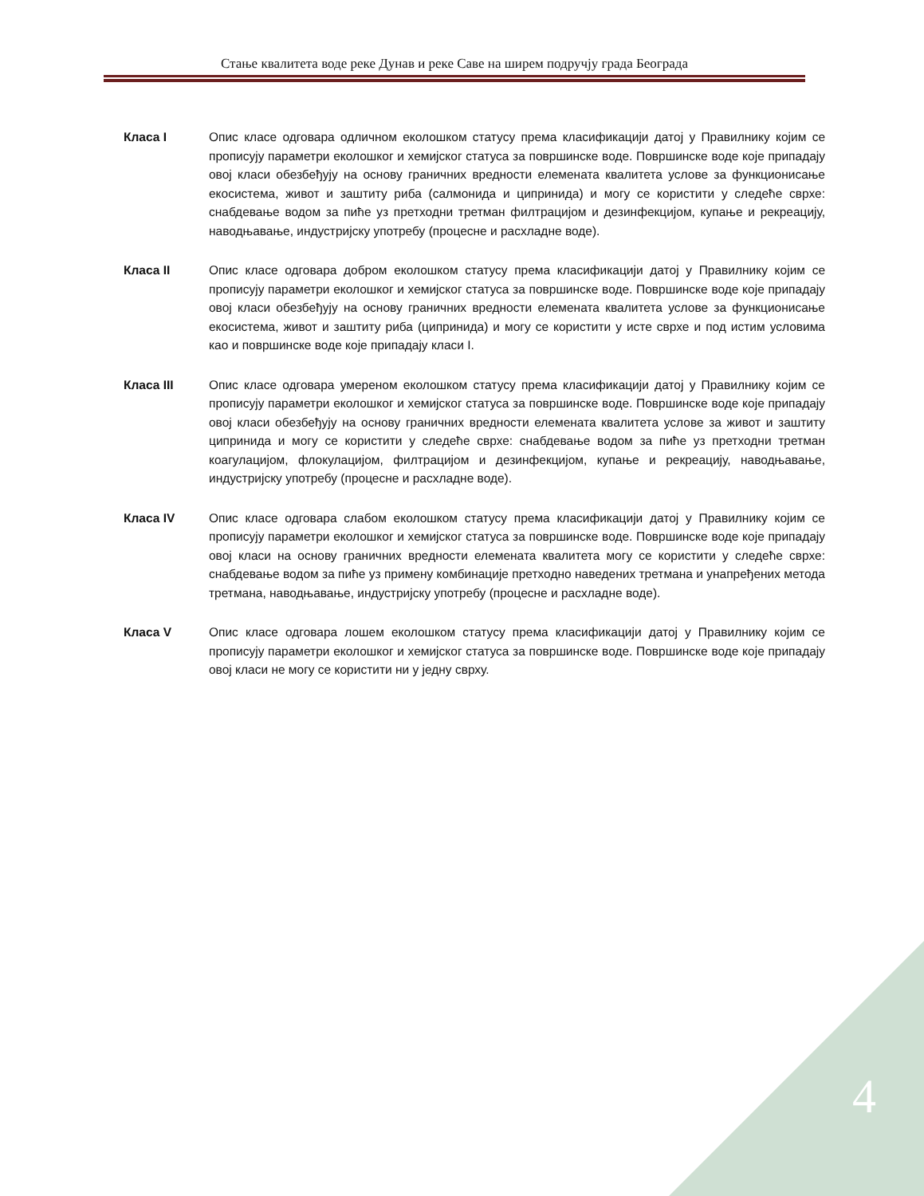Стање квалитета воде реке Дунав и реке Саве на ширем подручју града Београда
Класа I Опис класе одговара одличном еколошком статусу према класификацији датој у Правилнику којим се прописују параметри еколошког и хемијског статуса за површинске воде. Површинске воде које припадају овој класи обезбеђују на основу граничних вредности елемената квалитета услове за функционисање екосистема, живот и заштиту риба (салмонида и ципринида) и могу се користити у следеће сврхе: снабдевање водом за пиће уз претходни третман филтрацијом и дезинфекцијом, купање и рекреацију, наводњавање, индустријску употребу (процесне и расхладне воде).
Класа II Опис класе одговара добром еколошком статусу према класификацији датој у Правилнику којим се прописују параметри еколошког и хемијског статуса за површинске воде. Површинске воде које припадају овој класи обезбеђују на основу граничних вредности елемената квалитета услове за функционисање екосистема, живот и заштиту риба (ципринида) и могу се користити у исте сврхе и под истим условима као и површинске воде које припадају класи I.
Класа III Опис класе одговара умереном еколошком статусу према класификацији датој у Правилнику којим се прописују параметри еколошког и хемијског статуса за површинске воде. Површинске воде које припадају овој класи обезбеђују на основу граничних вредности елемената квалитета услове за живот и заштиту ципринида и могу се користити у следеће сврхе: снабдевање водом за пиће уз претходни третман коагулацијом, флокулацијом, филтрацијом и дезинфекцијом, купање и рекреацију, наводњавање, индустријску употребу (процесне и расхладне воде).
Класа IV Опис класе одговара слабом еколошком статусу према класификацији датој у Правилнику којим се прописују параметри еколошког и хемијског статуса за површинске воде. Површинске воде које припадају овој класи на основу граничних вредности елемената квалитета могу се користити у следеће сврхе: снабдевање водом за пиће уз примену комбинације претходно наведених третмана и унапређених метода третмана, наводњавање, индустријску употребу (процесне и расхладне воде).
Класа V Опис класе одговара лошем еколошком статусу према класификацији датој у Правилнику којим се прописују параметри еколошког и хемијског статуса за површинске воде. Површинске воде које припадају овој класи не могу се користити ни у једну сврху.
4